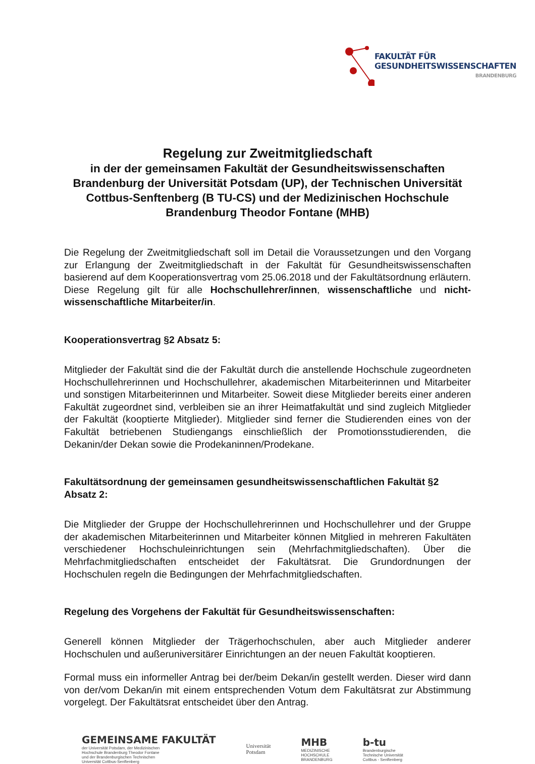FAKULTÄT FÜR
GESUNDHEITSWISSENSCHAFTEN
BRANDENBURG
Regelung zur Zweitmitgliedschaft
in der der gemeinsamen Fakultät der Gesundheitswissenschaften Brandenburg der Universität Potsdam (UP), der Technischen Universität Cottbus-Senftenberg (B TU-CS) und der Medizinischen Hochschule Brandenburg Theodor Fontane (MHB)
Die Regelung der Zweitmitgliedschaft soll im Detail die Voraussetzungen und den Vorgang zur Erlangung der Zweitmitgliedschaft in der Fakultät für Gesundheitswissenschaften basierend auf dem Kooperationsvertrag vom 25.06.2018 und der Fakultätsordnung erläutern. Diese Regelung gilt für alle Hochschullehrer/innen, wissenschaftliche und nicht-wissenschaftliche Mitarbeiter/in.
Kooperationsvertrag §2 Absatz 5:
Mitglieder der Fakultät sind die der Fakultät durch die anstellende Hochschule zugeordneten Hochschullehrerinnen und Hochschullehrer, akademischen Mitarbeiterinnen und Mitarbeiter und sonstigen Mitarbeiterinnen und Mitarbeiter. Soweit diese Mitglieder bereits einer anderen Fakultät zugeordnet sind, verbleiben sie an ihrer Heimatfakultät und sind zugleich Mitglieder der Fakultät (kooptierte Mitglieder). Mitglieder sind ferner die Studierenden eines von der Fakultät betriebenen Studiengangs einschließlich der Promotionsstudierenden, die Dekanin/der Dekan sowie die Prodekaninnen/Prodekane.
Fakultätsordnung der gemeinsamen gesundheitswissenschaftlichen Fakultät §2 Absatz 2:
Die Mitglieder der Gruppe der Hochschullehrerinnen und Hochschullehrer und der Gruppe der akademischen Mitarbeiterinnen und Mitarbeiter können Mitglied in mehreren Fakultäten verschiedener Hochschuleinrichtungen sein (Mehrfachmitgliedschaften). Über die Mehrfachmitgliedschaften entscheidet der Fakultätsrat. Die Grundordnungen der Hochschulen regeln die Bedingungen der Mehrfachmitgliedschaften.
Regelung des Vorgehens der Fakultät für Gesundheitswissenschaften:
Generell können Mitglieder der Trägerhochschulen, aber auch Mitglieder anderer Hochschulen und außeruniversitärer Einrichtungen an der neuen Fakultät kooptieren.
Formal muss ein informeller Antrag bei der/beim Dekan/in gestellt werden. Dieser wird dann von der/vom Dekan/in mit einem entsprechenden Votum dem Fakultätsrat zur Abstimmung vorgelegt. Der Fakultätsrat entscheidet über den Antrag.
GEMEINSAME FAKULTÄT
der Universität Potsdam, der Medizinischen
Hochschule Brandenburg Theodor Fontane
und der Brandenburgischen Technischen
Universität Cottbus-Senftenberg
Universität
Potsdam
MHB
MEDIZINISCHE
HOCHSCHULE
BRANDENBURG
b-tu
Brandenburgische
Technische Universität
Cottbus - Senftenberg